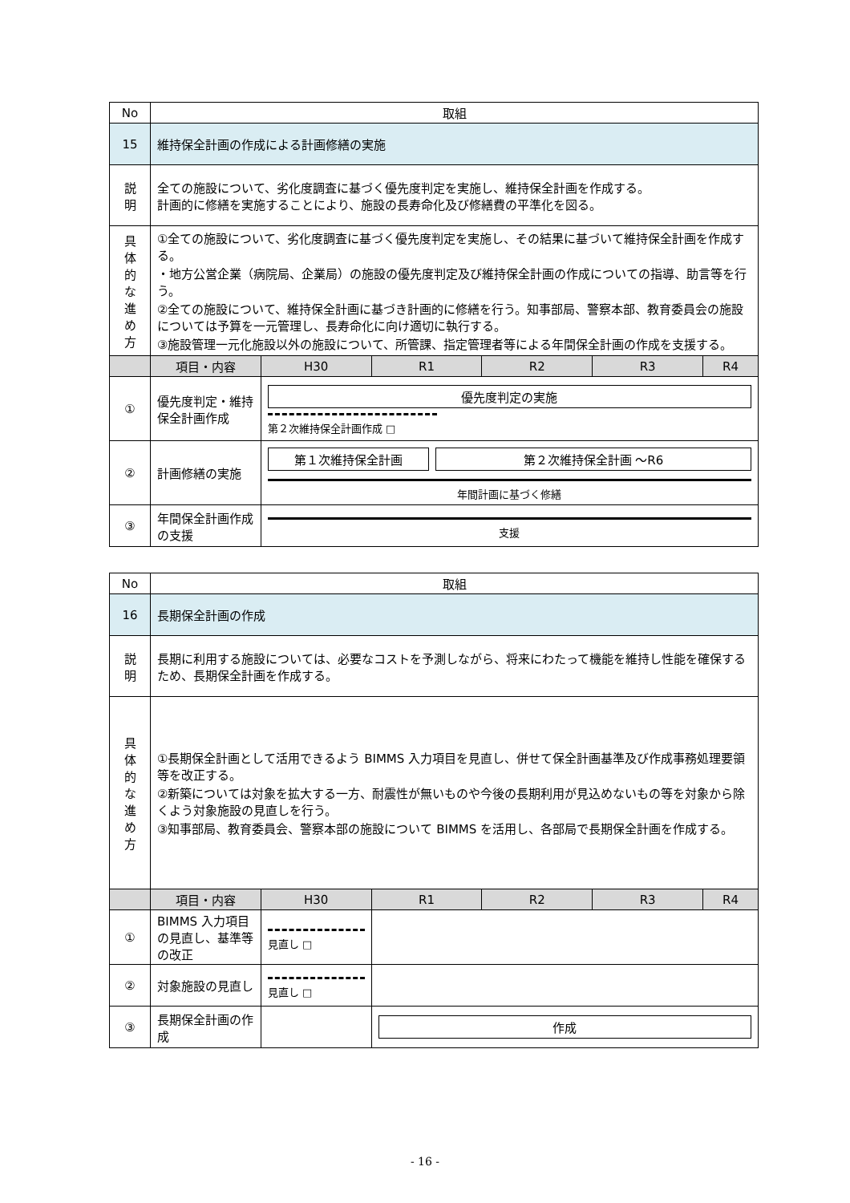| No | 取組 | | | | | |
| 15 | 維持保全計画の作成による計画修繕の実施 | | | | | |
| 説 明 | 全ての施設について、劣化度調査に基づく優先度判定を実施し、維持保全計画を作成する。 計画的に修繕を実施することにより、施設の長寿命化及び修繕費の平準化を図る。 | | | | | |
| 具 体 的 な 進 め 方 | ①全ての施設について、劣化度調査に基づく優先度判定を実施し、その結果に基づいて維持保全計画を作成する。 ・地方公営企業（病院局、企業局）の施設の優先度判定及び維持保全計画の作成についての指導、助言等を行う。 ②全ての施設について、維持保全計画に基づき計画的に修繕を行う。知事部局、警察本部、教育委員会の施設については予算を一元管理し、長寿命化に向け適切に執行する。 ③施設管理一元化施設以外の施設について、所管課、指定管理者等による年間保全計画の作成を支援する。 | | | | | |
| | 項目・内容 | H30 | R1 | R2 | R3 | R4 |
| ① | 優先度判定・維持保全計画作成 | 優先度判定の実施 第２次維持保全計画作成 □ | | | | |
| ② | 計画修繕の実施 | 第１次維持保全計画 第２次維持保全計画 ～R6 年間計画に基づく修繕 | | | | |
| ③ | 年間保全計画作成の支援 | 支援 | | | | |
| No | 取組 | | | | | |
| 16 | 長期保全計画の作成 | | | | | |
| 説 明 | 長期に利用する施設については、必要なコストを予測しながら、将来にわたって機能を維持し性能を確保するため、長期保全計画を作成する。 | | | | | |
| 具 体 的 な 進 め 方 | ①長期保全計画として活用できるよう BIMMS 入力項目を見直し、併せて保全計画基準及び作成事務処理要領等を改正する。 ②新築については対象を拡大する一方、耐震性が無いものや今後の長期利用が見込めないもの等を対象から除くよう対象施設の見直しを行う。 ③知事部局、教育委員会、警察本部の施設について BIMMS を活用し、各部局で長期保全計画を作成する。 | | | | | |
| | 項目・内容 | H30 | R1 | R2 | R3 | R4 |
| ① | BIMMS 入力項目の見直し、基準等の改正 | 見直し □ | | | | |
| ② | 対象施設の見直し | 見直し □ | | | | |
| ③ | 長期保全計画の作成 | | 作成 | | | |
- 16 -